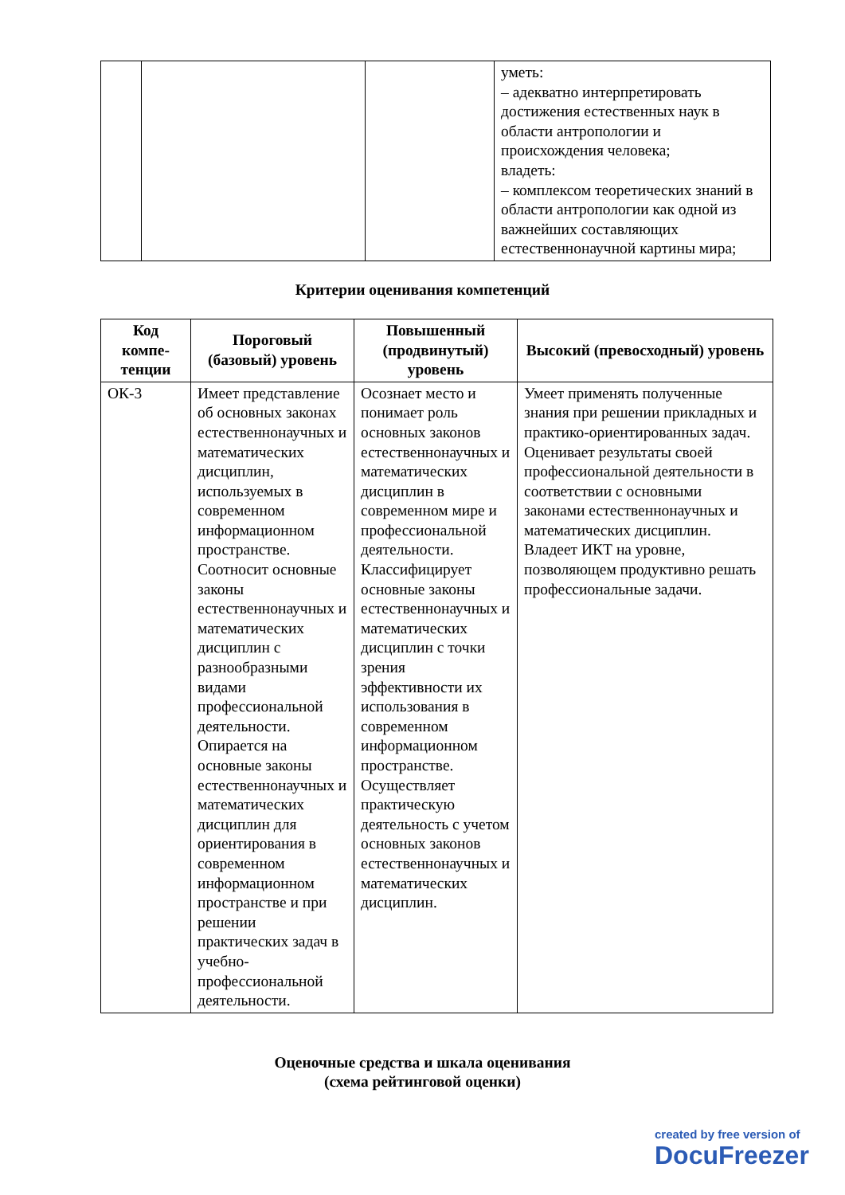| | | | уметь: – адекватно интерпретировать достижения естественных наук в области антропологии и происхождения человека; владеть: – комплексом теоретических знаний в области антропологии как одной из важнейших составляющих естественнонаучной картины мира; |
Критерии оценивания компетенций
| Код компе-тенции | Пороговый (базовый) уровень | Повышенный (продвинутый) уровень | Высокий (превосходный) уровень |
| --- | --- | --- | --- |
| ОК-3 | Имеет представление об основных законах естественнонаучных и математических дисциплин, используемых в современном информационном пространстве. Соотносит основные законы естественнонаучных и математических дисциплин с разнообразными видами профессиональной деятельности. Опирается на основные законы естественнонаучных и математических дисциплин для ориентирования в современном информационном пространстве и при решении практических задач в учебно-профессиональной деятельности. | Осознает место и понимает роль основных законов естественнонаучных и математических дисциплин в современном мире и профессиональной деятельности. Классифицирует основные законы естественнонаучных и математических дисциплин с точки зрения эффективности их использования в современном информационном пространстве. Осуществляет практическую деятельность с учетом основных законов естественнонаучных и математических дисциплин. | Умеет применять полученные знания при решении прикладных и практико-ориентированных задач. Оценивает результаты своей профессиональной деятельности в соответствии с основными законами естественнонаучных и математических дисциплин. Владеет ИКТ на уровне, позволяющем продуктивно решать профессиональные задачи. |
Оценочные средства и шкала оценивания
(схема рейтинговой оценки)
created by free version of
DocuFreezer